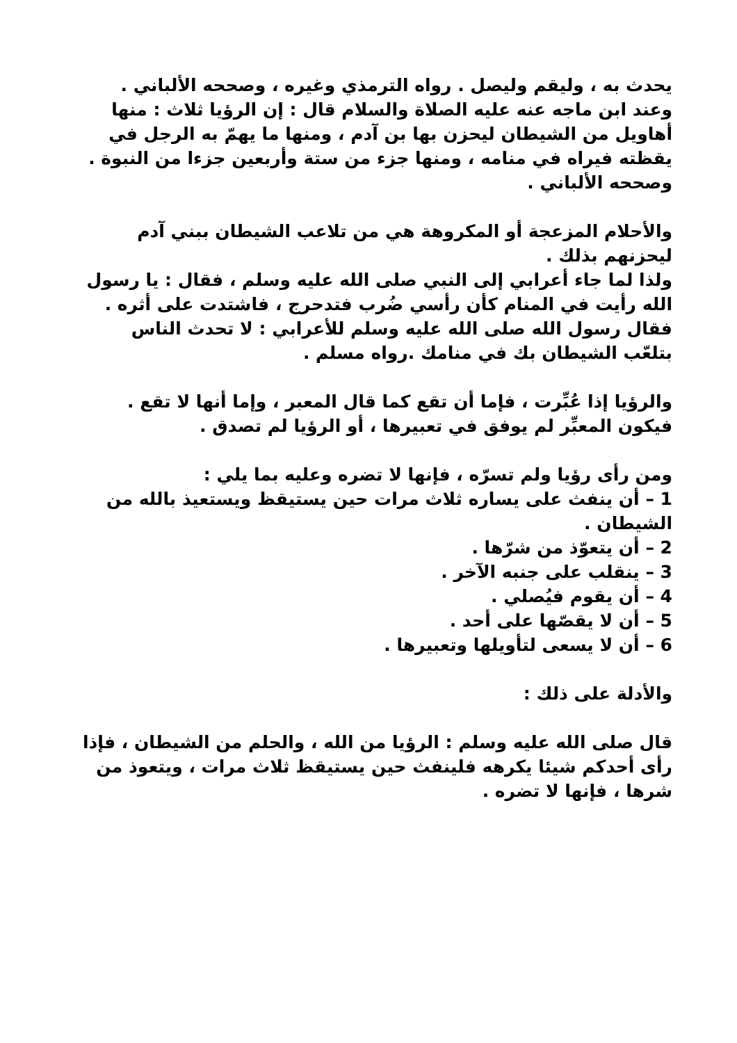يحدث به ، وليقم وليصل . رواه الترمذي وغيره ، وصححه الألباني .
وعند ابن ماجه عنه عليه الصلاة والسلام قال : إن الرؤيا ثلاث : منها أهاويل من الشيطان ليحزن بها بن آدم ، ومنها ما يهمّ به الرجل في يقظته فيراه في منامه ، ومنها جزء من ستة وأربعين جزءا من النبوة . وصححه الألباني .
والأحلام المزعجة أو المكروهة هي من تلاعب الشيطان ببني آدم ليحزنهم بذلك .
ولذا لما جاء أعرابي إلى النبي صلى الله عليه وسلم ، فقال : يا رسول الله رأيت في المنام كأن رأسي ضُرب فتدحرج ، فاشتدت على أثره . فقال رسول الله صلى الله عليه وسلم للأعرابي : لا تحدث الناس بتلعّب الشيطان بك في منامك .رواه مسلم .
والرؤيا إذا عُبِّرت ، فإما أن تقع كما قال المعبر ، وإما أنها لا تقع .
فيكون المعبِّر لم يوفق في تعبيرها ، أو الرؤيا لم تصدق .
ومن رأى رؤيا ولم تسرّه ، فإنها لا تضره وعليه بما يلي :
1 – أن ينفث على يساره ثلاث مرات حين يستيقظ ويستعيذ بالله من الشيطان .
2 – أن يتعوّذ من شرّها .
3 – ينقلب على جنبه الآخر .
4 – أن يقوم فيُصلي .
5 – أن لا يقصّها على أحد .
6 – أن لا يسعى لتأويلها وتعبيرها .
والأدلة على ذلك :
قال صلى الله عليه وسلم : الرؤيا من الله ، والحلم من الشيطان ، فإذا رأى أحدكم شيئا يكرهه فلينفث حين يستيقظ ثلاث مرات ، ويتعوذ من شرها ، فإنها لا تضره .